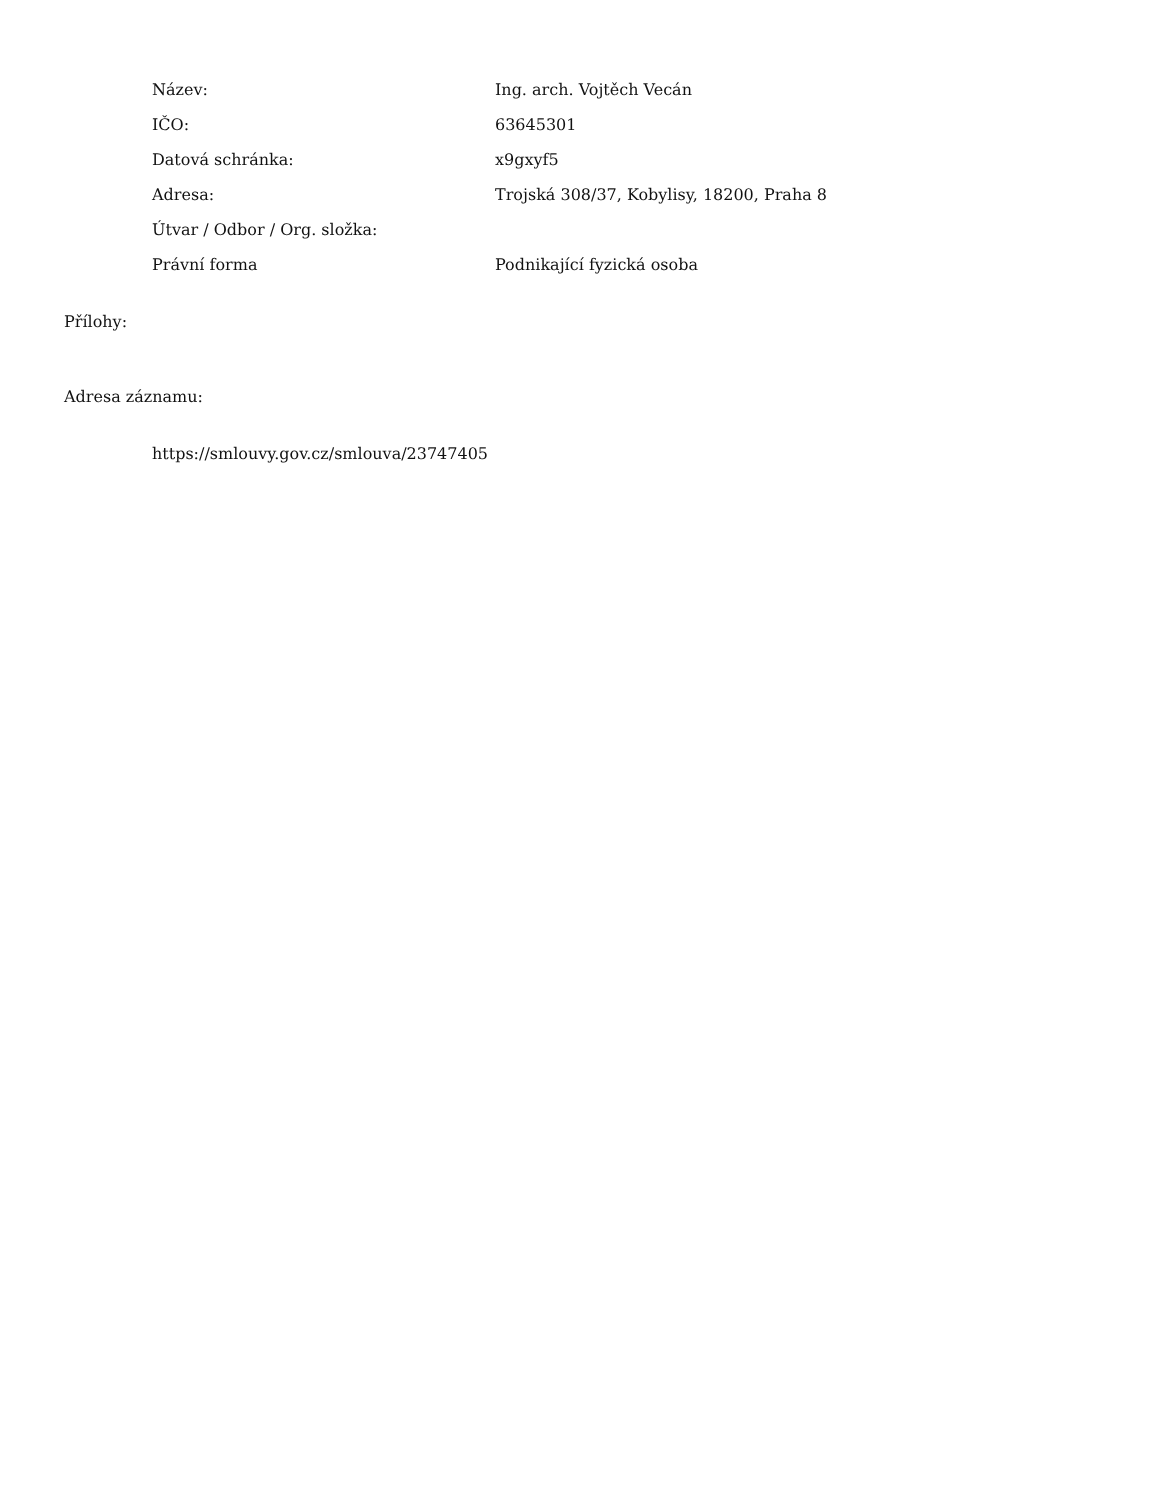| Název: | Ing. arch. Vojtěch Vecán |
| IČO: | 63645301 |
| Datová schránka: | x9gxyf5 |
| Adresa: | Trojská 308/37, Kobylisy, 18200, Praha 8 |
| Útvar / Odbor / Org. složka: | |
| Právní forma | Podnikající fyzická osoba |
Přílohy:
Adresa záznamu:
https://smlouvy.gov.cz/smlouva/23747405